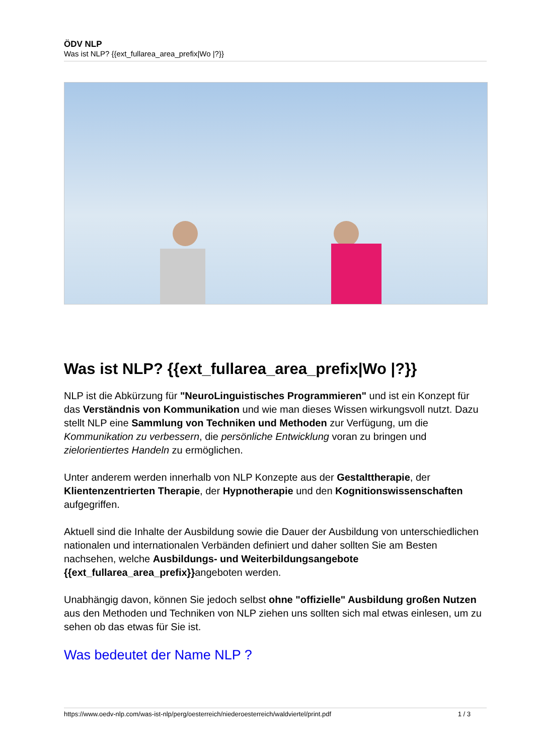ÖDV NLP
Was ist NLP? {{ext_fullarea_area_prefix|Wo |?}}
Was ist NLP? {{ext_fullarea_area_prefix|Wo |?}}
NLP ist die Abkürzung für "NeuroLinguistisches Programmieren" und ist ein Konzept für das Verständnis von Kommunikation und wie man dieses Wissen wirkungsvoll nutzt. Dazu stellt NLP eine Sammlung von Techniken und Methoden zur Verfügung, um die Kommunikation zu verbessern, die persönliche Entwicklung voran zu bringen und zielorientiertes Handeln zu ermöglichen.
Unter anderem werden innerhalb von NLP Konzepte aus der Gestalttherapie, der Klientenzentrierten Therapie, der Hypnotherapie und den Kognitionswissenschaften aufgegriffen.
Aktuell sind die Inhalte der Ausbildung sowie die Dauer der Ausbildung von unterschiedlichen nationalen und internationalen Verbänden definiert und daher sollten Sie am Besten nachsehen, welche Ausbildungs- und Weiterbildungsangebote {{ext_fullarea_area_prefix}}angeboten werden.
Unabhängig davon, können Sie jedoch selbst ohne "offizielle" Ausbildung großen Nutzen aus den Methoden und Techniken von NLP ziehen uns sollten sich mal etwas einlesen, um zu sehen ob das etwas für Sie ist.
Was bedeutet der Name NLP ?
https://www.oedv-nlp.com/was-ist-nlp/perg/oesterreich/niederoesterreich/waldviertel/print.pdf 1 / 3